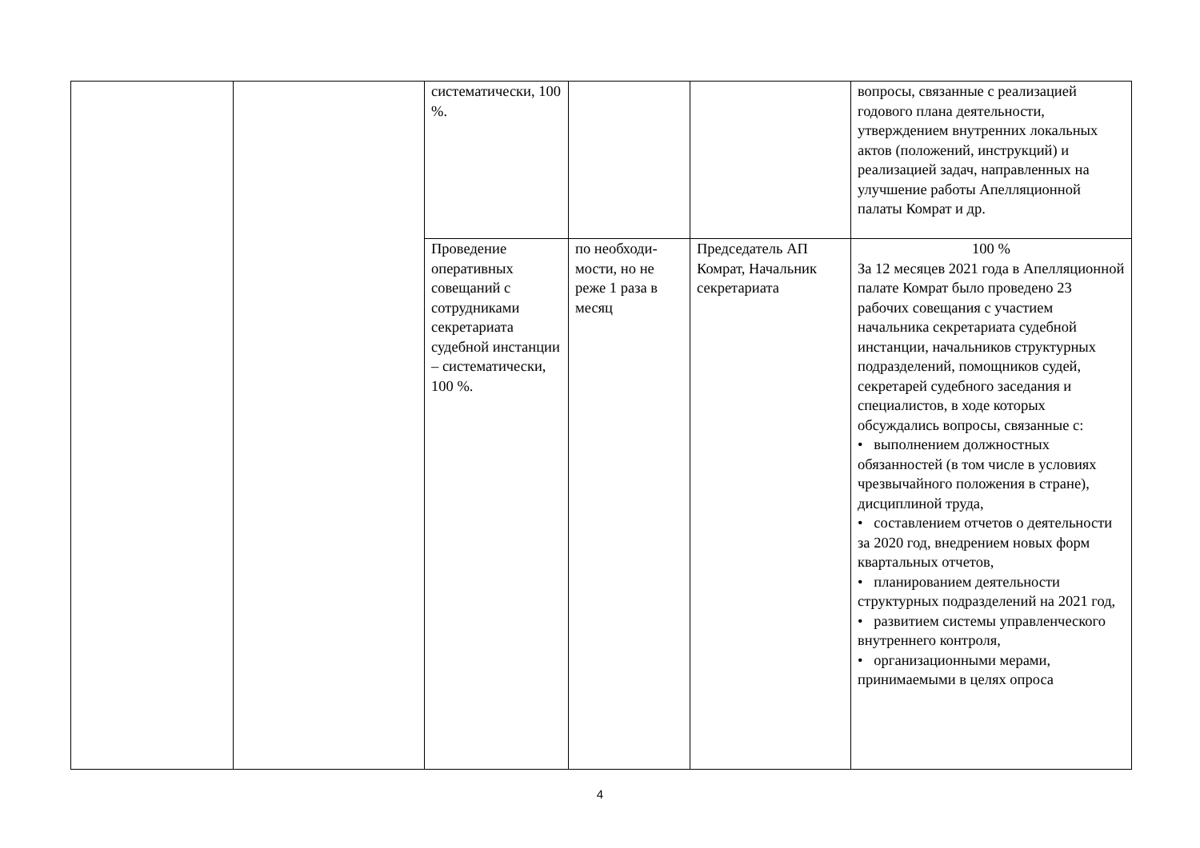| | | систематически, 100 %. | | | вопросы, связанные с реализацией годового плана деятельности, утверждением внутренних локальных актов (положений, инструкций) и реализацией задач, направленных на улучшение работы Апелляционной палаты Комрат и др. |
| | | Проведение оперативных совещаний с сотрудниками секретариата судебной инстанции – систематически, 100 %. | по необходи-мости, но не реже 1 раза в месяц | Председатель АП Комрат, Начальник секретариата | 100 % За 12 месяцев 2021 года в Апелляционной палате Комрат было проведено 23 рабочих совещания с участием начальника секретариата судебной инстанции, начальников структурных подразделений, помощников судей, секретарей судебного заседания и специалистов, в ходе которых обсуждались вопросы, связанные с: • выполнением должностных обязанностей (в том числе в условиях чрезвычайного положения в стране), дисциплиной труда, • составлением отчетов о деятельности за 2020 год, внедрением новых форм квартальных отчетов, • планированием деятельности структурных подразделений на 2021 год, • развитием системы управленческого внутреннего контроля, • организационными мерами, принимаемыми в целях опроса |
4